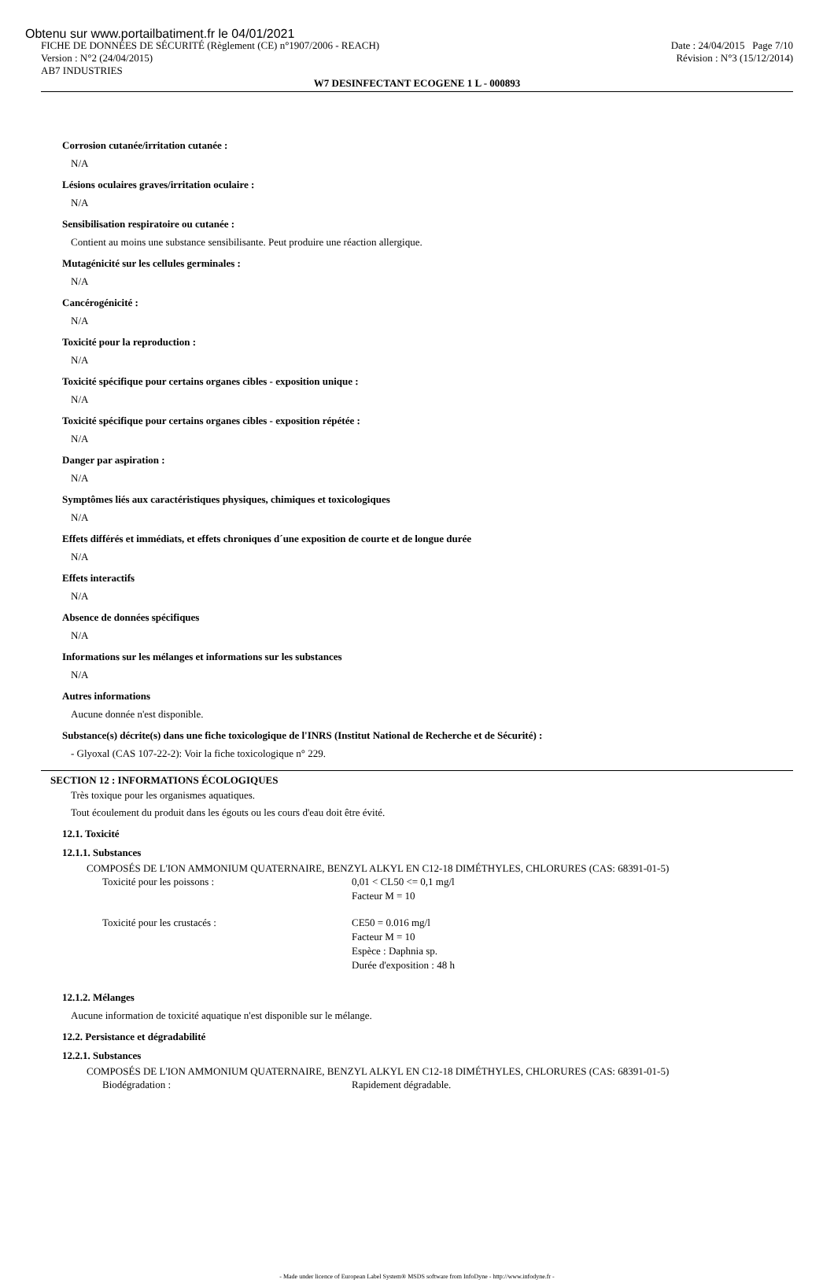Obtenu sur www.portailbatiment.fr le 04/01/2021
FICHE DE DONNÉES DE SÉCURITÉ (Règlement (CE) n°1907/2006 - REACH)
Version : N°2 (24/04/2015)
AB7 INDUSTRIES
Date : 24/04/2015 Page 7/10
Révision : N°3 (15/12/2014)
W7 DESINFECTANT ECOGENE 1 L - 000893
Corrosion cutanée/irritation cutanée :
N/A
Lésions oculaires graves/irritation oculaire :
N/A
Sensibilisation respiratoire ou cutanée :
Contient au moins une substance sensibilisante. Peut produire une réaction allergique.
Mutagénicité sur les cellules germinales :
N/A
Cancérogénicité :
N/A
Toxicité pour la reproduction :
N/A
Toxicité spécifique pour certains organes cibles - exposition unique :
N/A
Toxicité spécifique pour certains organes cibles - exposition répétée :
N/A
Danger par aspiration :
N/A
Symptômes liés aux caractéristiques physiques, chimiques et toxicologiques
N/A
Effets différés et immédiats, et effets chroniques d´une exposition de courte et de longue durée
N/A
Effets interactifs
N/A
Absence de données spécifiques
N/A
Informations sur les mélanges et informations sur les substances
N/A
Autres informations
Aucune donnée n'est disponible.
Substance(s) décrite(s) dans une fiche toxicologique de l'INRS (Institut National de Recherche et de Sécurité) :
- Glyoxal (CAS 107-22-2): Voir la fiche toxicologique n° 229.
SECTION 12 : INFORMATIONS ÉCOLOGIQUES
Très toxique pour les organismes aquatiques.
Tout écoulement du produit dans les égouts ou les cours d'eau doit être évité.
12.1. Toxicité
12.1.1. Substances
COMPOSÉS DE L'ION AMMONIUM QUATERNAIRE, BENZYL ALKYL EN C12-18 DIMÉTHYLES, CHLORURES (CAS: 68391-01-5)
Toxicité pour les poissons : 0,01 < CL50 <= 0,1 mg/l
Facteur M = 10
Toxicité pour les crustacés : CE50 = 0.016 mg/l
Facteur M = 10
Espèce : Daphnia sp.
Durée d'exposition : 48 h
12.1.2. Mélanges
Aucune information de toxicité aquatique n'est disponible sur le mélange.
12.2. Persistance et dégradabilité
12.2.1. Substances
COMPOSÉS DE L'ION AMMONIUM QUATERNAIRE, BENZYL ALKYL EN C12-18 DIMÉTHYLES, CHLORURES (CAS: 68391-01-5)
Biodégradation : Rapidement dégradable.
- Made under licence of European Label System® MSDS software from InfoDyne - http://www.infodyne.fr -